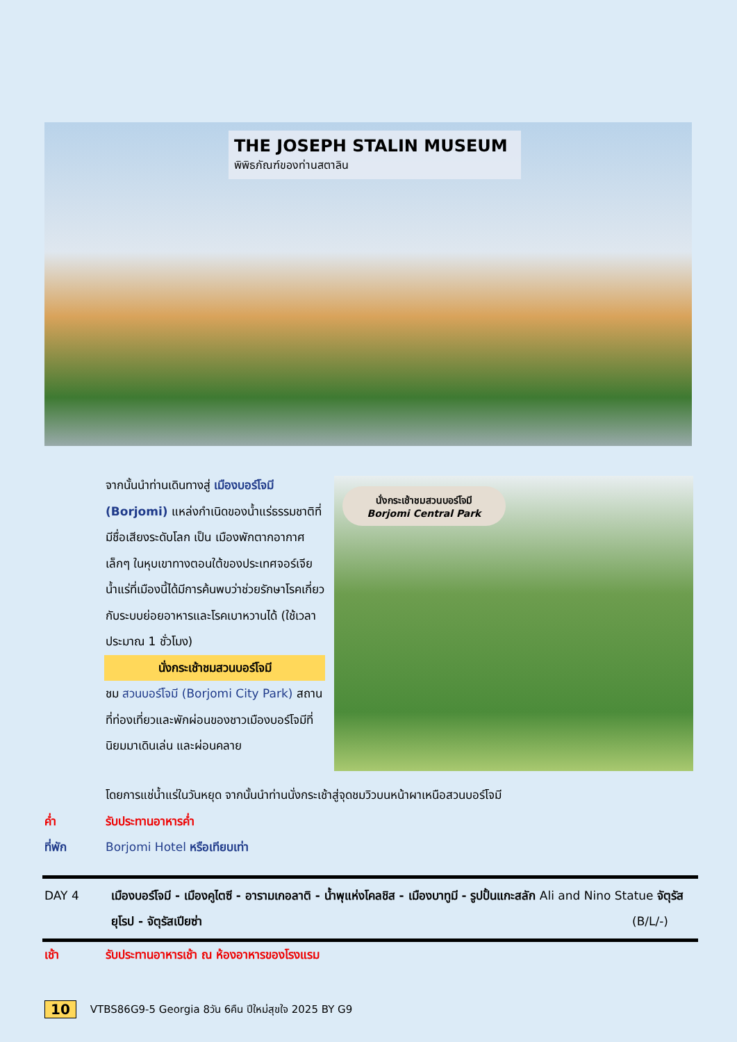THE JOSEPH STALIN MUSEUM
พิพิธภัณฑ์ของท่านสตาลิน
จากนั้นนำท่านเดินทางสู่ เมืองบอร์โจมี (Borjomi) แหล่งกำเนิดของน้ำแร่ธรรมชาติที่มีชื่อเสียงระดับโลก เป็น เมืองพักตากอากาศเล็กๆ ในหุบเขาทางตอนใต้ของประเทศจอร์เจีย น้ำแร่ที่เมืองนี้ได้มีการค้นพบว่าช่วยรักษาโรคเกี่ยวกับระบบย่อยอาหารและโรคเบาหวานได้ (ใช้เวลาประมาณ 1 ชั่วโมง)
นั่งกระเช้าชมสวนบอร์โจมี
ชม สวนบอร์โจมี (Borjomi City Park) สถานที่ท่องเที่ยวและพักผ่อนของชาวเมืองบอร์โจมีที่นิยมมาเดินเล่น และผ่อนคลาย
นั่งกระเช้าชมสวนบอร์โจมี
Borjomi Central Park
โดยการแช่น้ำแร่ในวันหยุด จากนั้นนำท่านนั่งกระเช้าสู่จุดชมวิวบนหน้าผาเหนือสวนบอร์โจมี
ค่ำ รับประทานอาหารค่ำ
ที่พัก Borjomi Hotel หรือเทียบเท่า
DAY 4 เมืองบอร์โจมี - เมืองคูไตซี - อารามเกอลาติ - น้ำพุแห่งโคลชิส - เมืองบาทูมี - รูปปั้นแกะสลัก Ali and Nino Statue จัตุรัสยุโรป - จัตุรัสเปียซ่า (B/L/-)
เช้า รับประทานอาหารเช้า ณ ห้องอาหารของโรงแรม
10 VTBS86G9-5 Georgia 8วัน 6คืน ปีใหม่สุขใจ 2025 BY G9